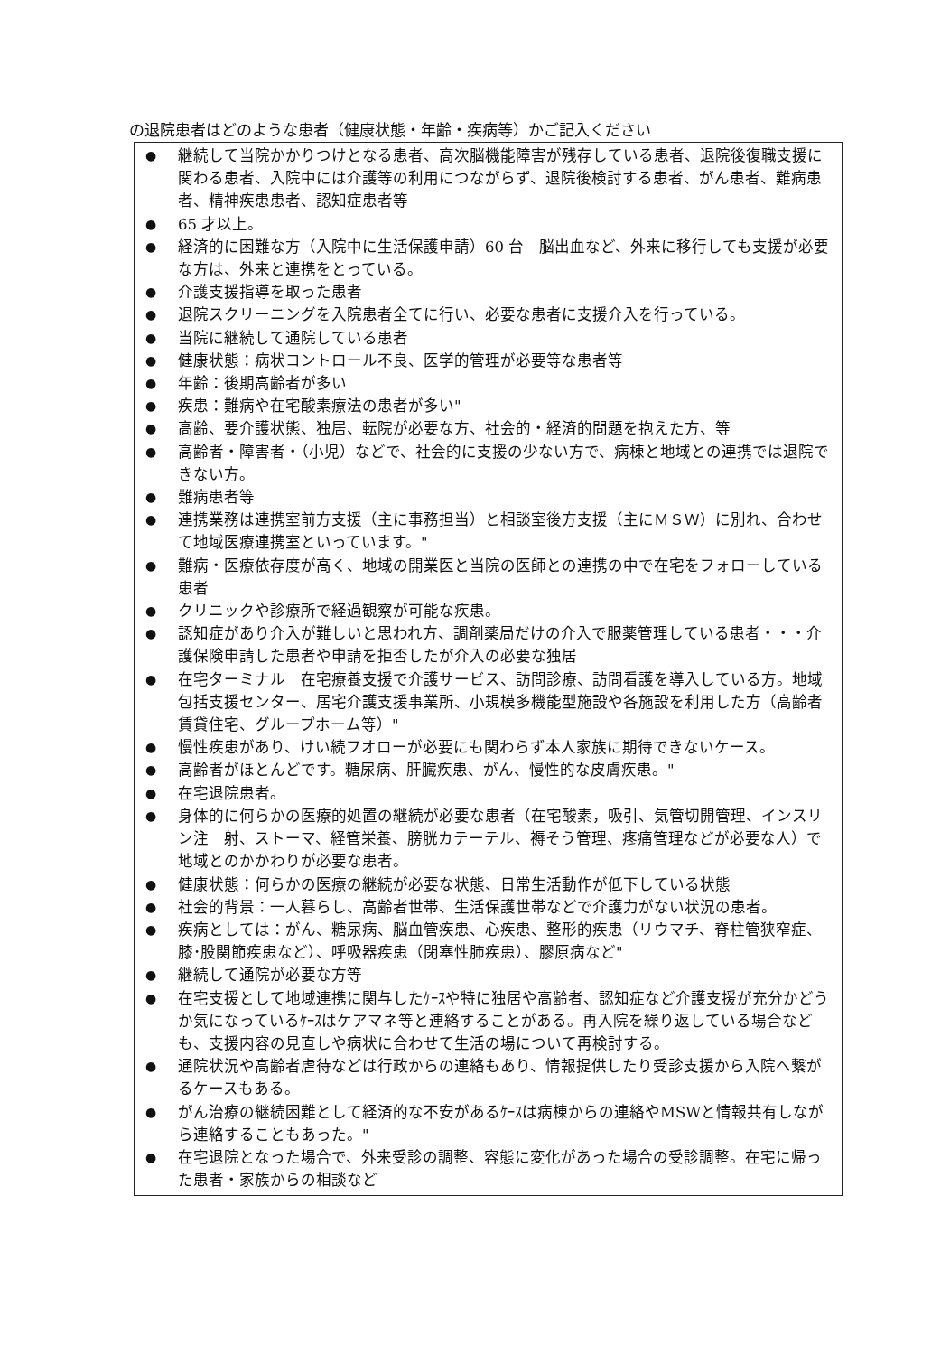の退院患者はどのような患者（健康状態・年齢・疾病等）かご記入ください
● 継続して当院かかりつけとなる患者、高次脳機能障害が残存している患者、退院後復職支援に関わる患者、入院中には介護等の利用につながらず、退院後検討する患者、がん患者、難病患者、精神疾患患者、認知症患者等
● 65 才以上。
● 経済的に困難な方（入院中に生活保護申請）60 台　脳出血など、外来に移行しても支援が必要な方は、外来と連携をとっている。
● 介護支援指導を取った患者
● 退院スクリーニングを入院患者全てに行い、必要な患者に支援介入を行っている。
● 当院に継続して通院している患者
● 健康状態：病状コントロール不良、医学的管理が必要等な患者等
● 年齢：後期高齢者が多い
● 疾患：難病や在宅酸素療法の患者が多い"
● 高齢、要介護状態、独居、転院が必要な方、社会的・経済的問題を抱えた方、等
● 高齢者・障害者・（小児）などで、社会的に支援の少ない方で、病棟と地域との連携では退院できない方。
● 難病患者等
● 連携業務は連携室前方支援（主に事務担当）と相談室後方支援（主にＭＳＷ）に別れ、合わせて地域医療連携室といっています。"
● 難病・医療依存度が高く、地域の開業医と当院の医師との連携の中で在宅をフォローしている患者
● クリニックや診療所で経過観察が可能な疾患。
● 認知症があり介入が難しいと思われ方、調剤薬局だけの介入で服薬管理している患者・・・介護保険申請した患者や申請を拒否したが介入の必要な独居
● 在宅ターミナル　在宅療養支援で介護サービス、訪問診療、訪問看護を導入している方。地域包括支援センター、居宅介護支援事業所、小規模多機能型施設や各施設を利用した方（高齢者賃貸住宅、グループホーム等）"
● 慢性疾患があり、けい続フオローが必要にも関わらず本人家族に期待できないケース。
● 高齢者がほとんどです。糖尿病、肝臓疾患、がん、慢性的な皮膚疾患。"
● 在宅退院患者。
● 身体的に何らかの医療的処置の継続が必要な患者（在宅酸素，吸引、気管切開管理、インスリン注　射、ストーマ、経管栄養、膀胱カテーテル、褥そう管理、疼痛管理などが必要な人）で地域とのかかわりが必要な患者。
● 健康状態：何らかの医療の継続が必要な状態、日常生活動作が低下している状態
● 社会的背景：一人暮らし、高齢者世帯、生活保護世帯などで介護力がない状況の患者。
● 疾病としては：がん、糖尿病、脳血管疾患、心疾患、整形的疾患（リウマチ、脊柱管狭窄症、膝･股関節疾患など）、呼吸器疾患（閉塞性肺疾患）、膠原病など"
● 継続して通院が必要な方等
● 在宅支援として地域連携に関与したｹｰｽや特に独居や高齢者、認知症など介護支援が充分かどうか気になっているｹｰｽはケアマネ等と連絡することがある。再入院を繰り返している場合なども、支援内容の見直しや病状に合わせて生活の場について再検討する。
● 通院状況や高齢者虐待などは行政からの連絡もあり、情報提供したり受診支援から入院へ繋がるケースもある。
● がん治療の継続困難として経済的な不安があるｹｰｽは病棟からの連絡やMSWと情報共有しながら連絡することもあった。"
● 在宅退院となった場合で、外来受診の調整、容態に変化があった場合の受診調整。在宅に帰った患者・家族からの相談など